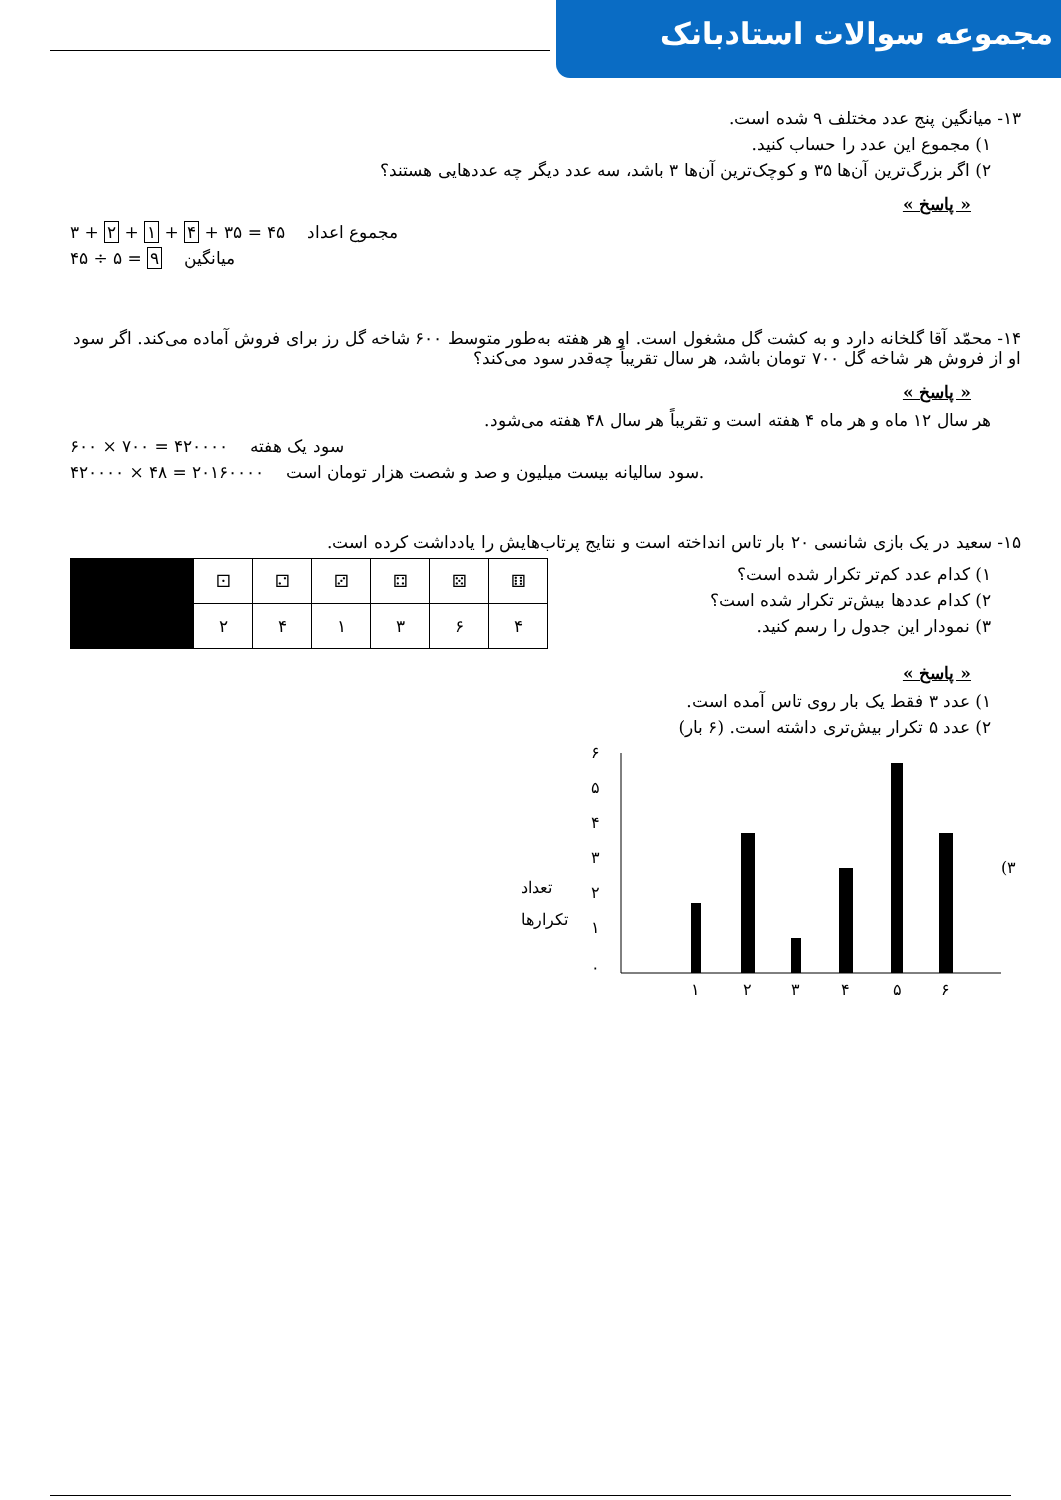مجموعه سوالات استادبانک
۱۳- میانگین پنج عدد مختلف ۹ شده است.
۱) مجموع این عدد را حساب کنید.
۲) اگر بزرگ‌ترین آن‌ها ۳۵ و کوچک‌ترین آن‌ها ۳ باشد، سه عدد دیگر چه عددهایی هستند؟
« پاسخ »
۳ + ۲ + ۱ + ۴ + ۳۵ = ۴۵ مجموع اعداد
۴۵ ÷ ۵ = ۹ میانگین
۱۴- محمّد آقا گلخانه دارد و به کشت گل مشغول است. او هر هفته به‌طور متوسط ۶۰۰ شاخه گل رز برای فروش آماده می‌کند. اگر سود او از فروش هر شاخه گل ۷۰۰ تومان باشد، هر سال تقریباً چه‌قدر سود می‌کند؟
« پاسخ »
هر سال ۱۲ ماه و هر ماه ۴ هفته است و تقریباً هر سال ۴۸ هفته می‌شود.
۶۰۰ × ۷۰۰ = ۴۲۰۰۰۰ سود یک هفته
۴۲۰۰۰۰ × ۴۸ = ۲۰۱۶۰۰۰۰ سود سالیانه بیست میلیون و صد و شصت هزار تومان است.
۱۵- سعید در یک بازی شانسی ۲۰ بار تاس انداخته است و نتایج پرتاب‌هایش را یادداشت کرده است.
۱) کدام عدد کم‌تر تکرار شده است؟
۲) کدام عددها بیش‌تر تکرار شده است؟
۳) نمودار این جدول را رسم کنید.
| | ⚀ | ⚁ | ⚂ | ⚃ | ⚄ | ⚅ |
| | ۲ | ۴ | ۱ | ۳ | ۶ | ۴ |
« پاسخ »
۱) عدد ۳ فقط یک بار روی تاس آمده است.
۲) عدد ۵ تکرار بیش‌تری داشته است. (۶ بار)
تعداد
تکرارها
۰
۱
۲
۳
۴
۵
۶
۱
۲
۳
۴
۵
۶
(۳